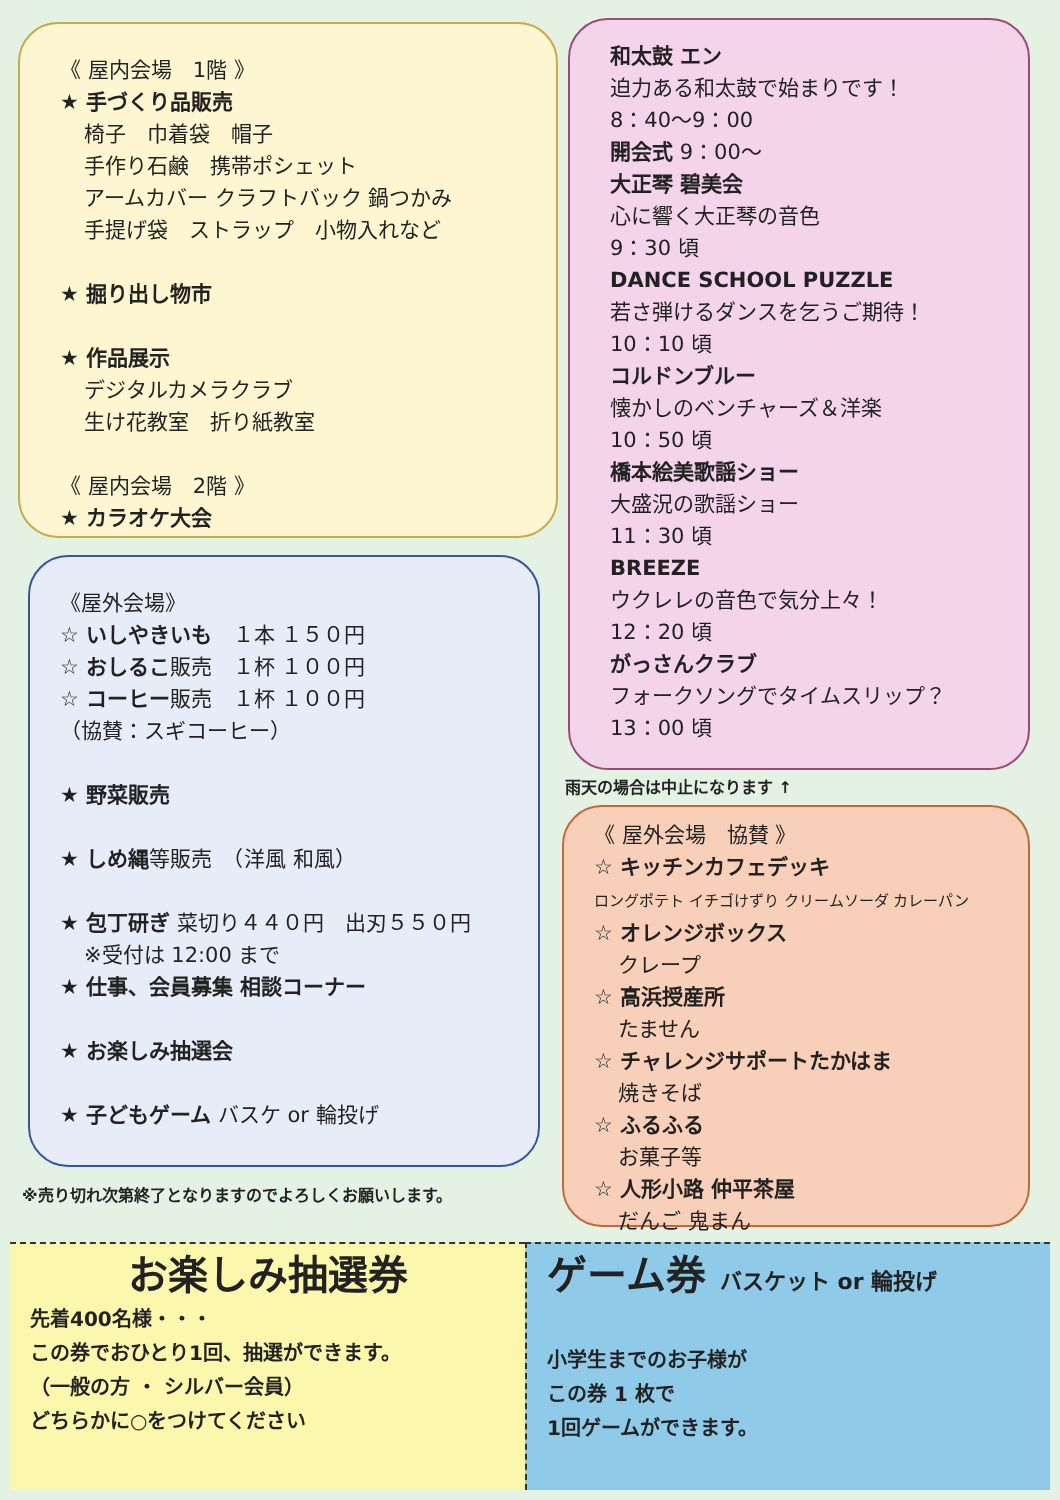《 屋内会場　1階 》
★ 手づくり品販売
椅子　巾着袋　帽子
手作り石鹸　携帯ポシェット
アームカバー クラフトバック 鍋つかみ
手提げ袋　ストラップ　小物入れなど
★ 掘り出し物市
★ 作品展示
デジタルカメラクラブ
生け花教室　折り紙教室
《 屋内会場　2階 》
★ カラオケ大会
《屋外会場》
☆ いしやきいも　１本 １５０円
☆ おしるこ販売　１杯 １００円
☆ コーヒー販売　１杯 １００円
（協賛：スギコーヒー）
★ 野菜販売
★ しめ縄等販売　（洋風 和風）
★ 包丁研ぎ 菜切り４４０円　出刃５５０円
※受付は 12:00 まで
★ 仕事、会員募集 相談コーナー
★ お楽しみ抽選会
★ 子どもゲーム バスケ or 輪投げ
和太鼓 エン
迫力ある和太鼓で始まりです！
8：40〜9：00
開会式 9：00〜
大正琴 碧美会
心に響く大正琴の音色
9：30 頃
DANCE SCHOOL PUZZLE
若さ弾けるダンスを乞うご期待！
10：10 頃
コルドンブルー
懐かしのベンチャーズ＆洋楽
10：50 頃
橋本絵美歌謡ショー
大盛況の歌謡ショー
11：30 頃
BREEZE
ウクレレの音色で気分上々！
12：20 頃
がっさんクラブ
フォークソングでタイムスリップ？
13：00 頃
雨天の場合は中止になります ↑
《 屋外会場　協賛 》
☆ キッチンカフェデッキ
ロングポテト イチゴけずり クリームソーダ カレーパン
☆ オレンジボックス
クレープ
☆ 高浜授産所
たません
☆ チャレンジサポートたかはま
焼きそば
☆ ふるふる
お菓子等
☆ 人形小路 仲平茶屋
だんご 鬼まん
※売り切れ次第終了となりますのでよろしくお願いします。
お楽しみ抽選券
先着400名様・・・
この券でおひとり1回、抽選ができます。
（一般の方 ・ シルバー会員）
どちらかに○をつけてください
ゲーム券 バスケット or 輪投げ
小学生までのお子様が
この券 1 枚で
1回ゲームができます。